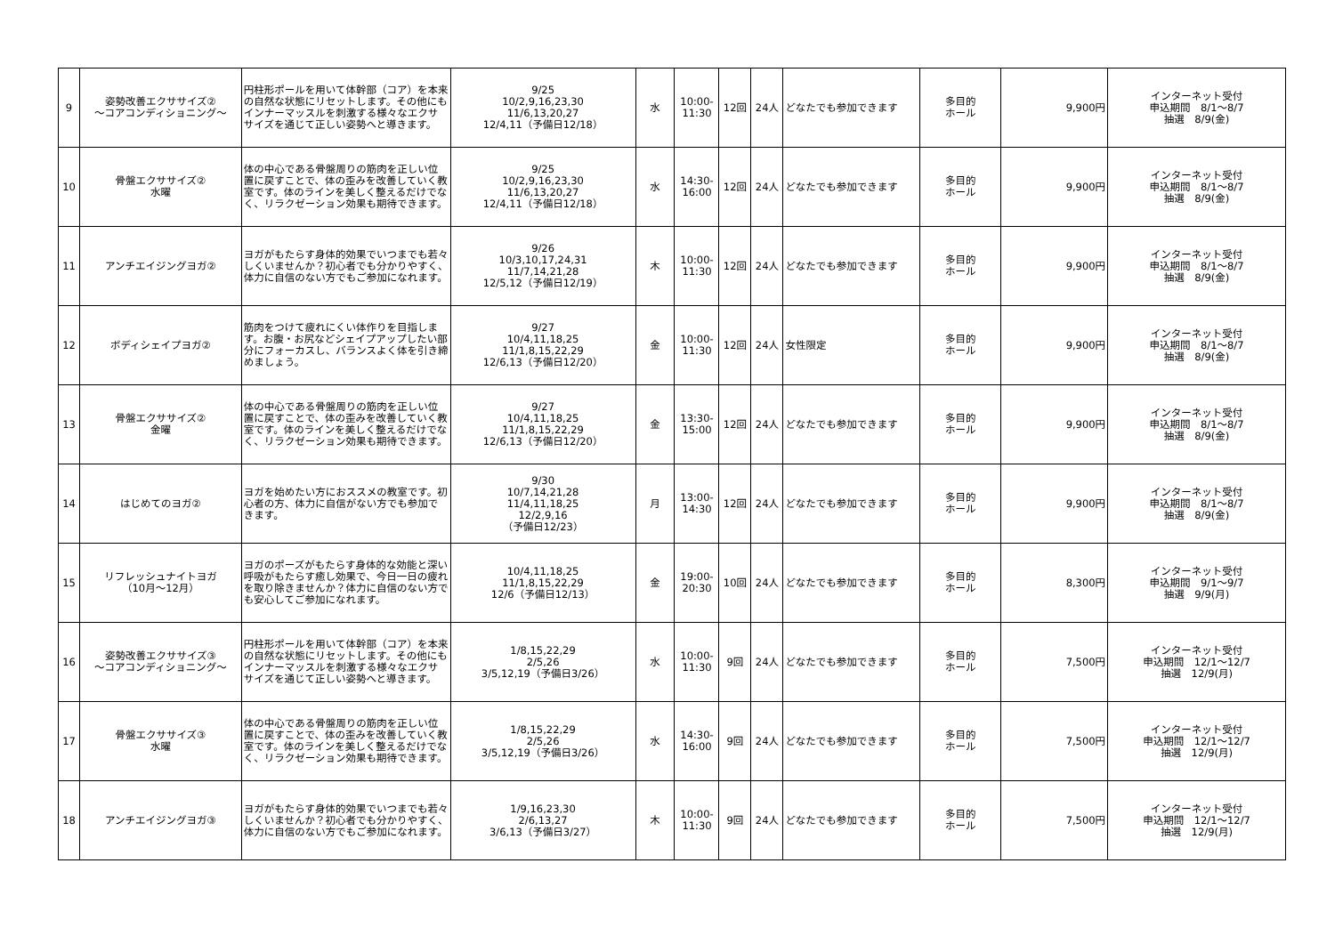| 9 | 姿勢改善エクササイズ② ～コアコンディショニング～ | 円柱形ポールを用いて体幹部（コア）を本来の自然な状態にリセットします。その他にもインナーマッスルを刺激する様々なエクササイズを通じて正しい姿勢へと導きます。 | 9/25 10/2,9,16,23,30 11/6,13,20,27 12/4,11（予備日12/18） | 水 | 10:00- 11:30 | 12回 | 24人 | どなたでも参加できます | 多目的 ホール | 9,900円 | インターネット受付 申込期間 8/1～8/7 抽選 8/9(金) |
| 10 | 骨盤エクササイズ② 水曜 | 体の中心である骨盤周りの筋肉を正しい位置に戻すことで、体の歪みを改善していく教室です。体のラインを美しく整えるだけでなく、リラクゼーション効果も期待できます。 | 9/25 10/2,9,16,23,30 11/6,13,20,27 12/4,11（予備日12/18） | 水 | 14:30- 16:00 | 12回 | 24人 | どなたでも参加できます | 多目的 ホール | 9,900円 | インターネット受付 申込期間 8/1～8/7 抽選 8/9(金) |
| 11 | アンチエイジングヨガ② | ヨガがもたらす身体的効果でいつまでも若々しくいませんか？初心者でも分かりやすく、体力に自信のない方でもご参加になれます。 | 9/26 10/3,10,17,24,31 11/7,14,21,28 12/5,12（予備日12/19） | 木 | 10:00- 11:30 | 12回 | 24人 | どなたでも参加できます | 多目的 ホール | 9,900円 | インターネット受付 申込期間 8/1～8/7 抽選 8/9(金) |
| 12 | ボディシェイプヨガ② | 筋肉をつけて疲れにくい体作りを目指します。お腹・お尻などシェイプアップしたい部分にフォーカスし、バランスよく体を引き締めましょう。 | 9/27 10/4,11,18,25 11/1,8,15,22,29 12/6,13（予備日12/20） | 金 | 10:00- 11:30 | 12回 | 24人 | 女性限定 | 多目的 ホール | 9,900円 | インターネット受付 申込期間 8/1～8/7 抽選 8/9(金) |
| 13 | 骨盤エクササイズ② 金曜 | 体の中心である骨盤周りの筋肉を正しい位置に戻すことで、体の歪みを改善していく教室です。体のラインを美しく整えるだけでなく、リラクゼーション効果も期待できます。 | 9/27 10/4,11,18,25 11/1,8,15,22,29 12/6,13（予備日12/20） | 金 | 13:30- 15:00 | 12回 | 24人 | どなたでも参加できます | 多目的 ホール | 9,900円 | インターネット受付 申込期間 8/1～8/7 抽選 8/9(金) |
| 14 | はじめてのヨガ② | ヨガを始めたい方におススメの教室です。初心者の方、体力に自信がない方でも参加できます。 | 9/30 10/7,14,21,28 11/4,11,18,25 12/2,9,16 （予備日12/23） | 月 | 13:00- 14:30 | 12回 | 24人 | どなたでも参加できます | 多目的 ホール | 9,900円 | インターネット受付 申込期間 8/1～8/7 抽選 8/9(金) |
| 15 | リフレッシュナイトヨガ （10月～12月） | ヨガのポーズがもたらす身体的な効能と深い呼吸がもたらす癒し効果で、今日一日の疲れを取り除きませんか？体力に自信のない方でも安心してご参加になれます。 | 10/4,11,18,25 11/1,8,15,22,29 12/6（予備日12/13） | 金 | 19:00- 20:30 | 10回 | 24人 | どなたでも参加できます | 多目的 ホール | 8,300円 | インターネット受付 申込期間 9/1～9/7 抽選 9/9(月) |
| 16 | 姿勢改善エクササイズ③ ～コアコンディショニング～ | 円柱形ポールを用いて体幹部（コア）を本来の自然な状態にリセットします。その他にもインナーマッスルを刺激する様々なエクササイズを通じて正しい姿勢へと導きます。 | 1/8,15,22,29 2/5,26 3/5,12,19（予備日3/26） | 水 | 10:00- 11:30 | 9回 | 24人 | どなたでも参加できます | 多目的 ホール | 7,500円 | インターネット受付 申込期間 12/1～12/7 抽選 12/9(月) |
| 17 | 骨盤エクササイズ③ 水曜 | 体の中心である骨盤周りの筋肉を正しい位置に戻すことで、体の歪みを改善していく教室です。体のラインを美しく整えるだけでなく、リラクゼーション効果も期待できます。 | 1/8,15,22,29 2/5,26 3/5,12,19（予備日3/26） | 水 | 14:30- 16:00 | 9回 | 24人 | どなたでも参加できます | 多目的 ホール | 7,500円 | インターネット受付 申込期間 12/1～12/7 抽選 12/9(月) |
| 18 | アンチエイジングヨガ③ | ヨガがもたらす身体的効果でいつまでも若々しくいませんか？初心者でも分かりやすく、体力に自信のない方でもご参加になれます。 | 1/9,16,23,30 2/6,13,27 3/6,13（予備日3/27） | 木 | 10:00- 11:30 | 9回 | 24人 | どなたでも参加できます | 多目的 ホール | 7,500円 | インターネット受付 申込期間 12/1～12/7 抽選 12/9(月) |